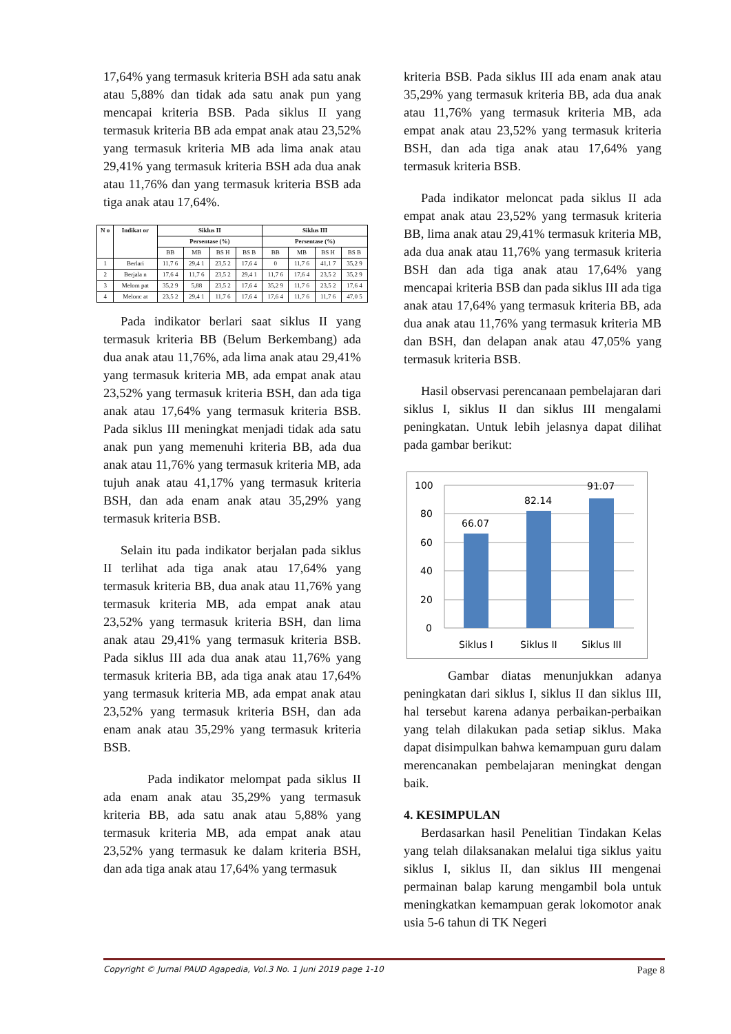17,64% yang termasuk kriteria BSH ada satu anak atau 5,88% dan tidak ada satu anak pun yang mencapai kriteria BSB. Pada siklus II yang termasuk kriteria BB ada empat anak atau 23,52% yang termasuk kriteria MB ada lima anak atau 29,41% yang termasuk kriteria BSH ada dua anak atau 11,76% dan yang termasuk kriteria BSB ada tiga anak atau 17,64%.
| N o | Indikat or | Siklus II | | | | Siklus III | | | |
| --- | --- | --- | --- | --- | --- | --- | --- | --- | --- |
| | | Persentase (%) | | | | Persentase (%) | | | |
| | | BB | MB | BS H | BS B | BB | MB | BS H | BS B |
| 1 | Berlari | 11,7 6 | 29,4 1 | 23,5 2 | 17,6 4 | 0 | 11,7 6 | 41,1 7 | 35,2 9 |
| 2 | Berjala n | 17,6 4 | 11,7 6 | 23,5 2 | 29,4 1 | 11,7 6 | 17,6 4 | 23,5 2 | 35,2 9 |
| 3 | Melom pat | 35,2 9 | 5,88 | 23,5 2 | 17,6 4 | 35,2 9 | 11,7 6 | 23,5 2 | 17,6 4 |
| 4 | Melonc at | 23,5 2 | 29,4 1 | 11,7 6 | 17,6 4 | 17,6 4 | 11,7 6 | 11,7 6 | 47,0 5 |
Pada indikator berlari saat siklus II yang termasuk kriteria BB (Belum Berkembang) ada dua anak atau 11,76%, ada lima anak atau 29,41% yang termasuk kriteria MB, ada empat anak atau 23,52% yang termasuk kriteria BSH, dan ada tiga anak atau 17,64% yang termasuk kriteria BSB. Pada siklus III meningkat menjadi tidak ada satu anak pun yang memenuhi kriteria BB, ada dua anak atau 11,76% yang termasuk kriteria MB, ada tujuh anak atau 41,17% yang termasuk kriteria BSH, dan ada enam anak atau 35,29% yang termasuk kriteria BSB.
Selain itu pada indikator berjalan pada siklus II terlihat ada tiga anak atau 17,64% yang termasuk kriteria BB, dua anak atau 11,76% yang termasuk kriteria MB, ada empat anak atau 23,52% yang termasuk kriteria BSH, dan lima anak atau 29,41% yang termasuk kriteria BSB. Pada siklus III ada dua anak atau 11,76% yang termasuk kriteria BB, ada tiga anak atau 17,64% yang termasuk kriteria MB, ada empat anak atau 23,52% yang termasuk kriteria BSH, dan ada enam anak atau 35,29% yang termasuk kriteria BSB.
Pada indikator melompat pada siklus II ada enam anak atau 35,29% yang termasuk kriteria BB, ada satu anak atau 5,88% yang termasuk kriteria MB, ada empat anak atau 23,52% yang termasuk ke dalam kriteria BSH, dan ada tiga anak atau 17,64% yang termasuk
kriteria BSB. Pada siklus III ada enam anak atau 35,29% yang termasuk kriteria BB, ada dua anak atau 11,76% yang termasuk kriteria MB, ada empat anak atau 23,52% yang termasuk kriteria BSH, dan ada tiga anak atau 17,64% yang termasuk kriteria BSB.
Pada indikator meloncat pada siklus II ada empat anak atau 23,52% yang termasuk kriteria BB, lima anak atau 29,41% termasuk kriteria MB, ada dua anak atau 11,76% yang termasuk kriteria BSH dan ada tiga anak atau 17,64% yang mencapai kriteria BSB dan pada siklus III ada tiga anak atau 17,64% yang termasuk kriteria BB, ada dua anak atau 11,76% yang termasuk kriteria MB dan BSH, dan delapan anak atau 47,05% yang termasuk kriteria BSB.
Hasil observasi perencanaan pembelajaran dari siklus I, siklus II dan siklus III mengalami peningkatan. Untuk lebih jelasnya dapat dilihat pada gambar berikut:
100
80
60
40
20
0
66.07
82.14
91.07
Siklus I
Siklus II
Siklus III
Gambar diatas menunjukkan adanya peningkatan dari siklus I, siklus II dan siklus III, hal tersebut karena adanya perbaikan-perbaikan yang telah dilakukan pada setiap siklus. Maka dapat disimpulkan bahwa kemampuan guru dalam merencanakan pembelajaran meningkat dengan baik.
4. KESIMPULAN
Berdasarkan hasil Penelitian Tindakan Kelas yang telah dilaksanakan melalui tiga siklus yaitu siklus I, siklus II, dan siklus III mengenai permainan balap karung mengambil bola untuk meningkatkan kemampuan gerak lokomotor anak usia 5-6 tahun di TK Negeri
Copyright © Jurnal PAUD Agapedia, Vol.3 No. 1 Juni 2019 page 1-10 Page 8